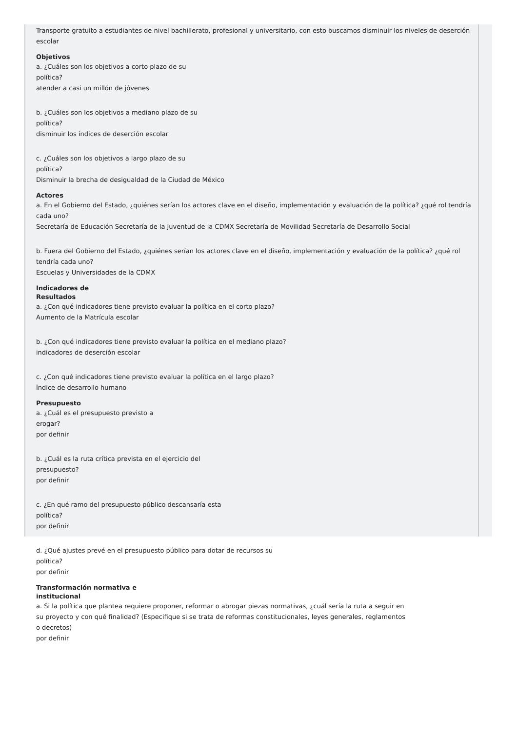Transporte gratuito a estudiantes de nivel bachillerato, profesional y universitario, con esto buscamos disminuir los niveles de deserción escolar
Objetivos
a. ¿Cuáles son los objetivos a corto plazo de su
política?
atender a casi un millón de jóvenes
b. ¿Cuáles son los objetivos a mediano plazo de su
política?
disminuir los índices de deserción escolar
c. ¿Cuáles son los objetivos a largo plazo de su
política?
Disminuir la brecha de desigualdad de la Ciudad de México
Actores
a. En el Gobierno del Estado, ¿quiénes serían los actores clave en el diseño, implementación y evaluación de la política? ¿qué rol tendría cada uno?
Secretaría de Educación Secretaría de la Juventud de la CDMX Secretaría de Movilidad Secretaría de Desarrollo Social
b. Fuera del Gobierno del Estado, ¿quiénes serían los actores clave en el diseño, implementación y evaluación de la política? ¿qué rol tendría cada uno?
Escuelas y Universidades de la CDMX
Indicadores de
Resultados
a. ¿Con qué indicadores tiene previsto evaluar la política en el corto plazo?
Aumento de la Matrícula escolar
b. ¿Con qué indicadores tiene previsto evaluar la política en el mediano plazo?
indicadores de deserción escolar
c. ¿Con qué indicadores tiene previsto evaluar la política en el largo plazo?
Índice de desarrollo humano
Presupuesto
a. ¿Cuál es el presupuesto previsto a
erogar?
por definir
b. ¿Cuál es la ruta crítica prevista en el ejercicio del
presupuesto?
por definir
c. ¿En qué ramo del presupuesto público descansaría esta
política?
por definir
d. ¿Qué ajustes prevé en el presupuesto público para dotar de recursos su
política?
por definir
Transformación normativa e
institucional
a. Si la política que plantea requiere proponer, reformar o abrogar piezas normativas, ¿cuál sería la ruta a seguir en
su proyecto y con qué finalidad? (Especifique si se trata de reformas constitucionales, leyes generales, reglamentos
o decretos)
por definir